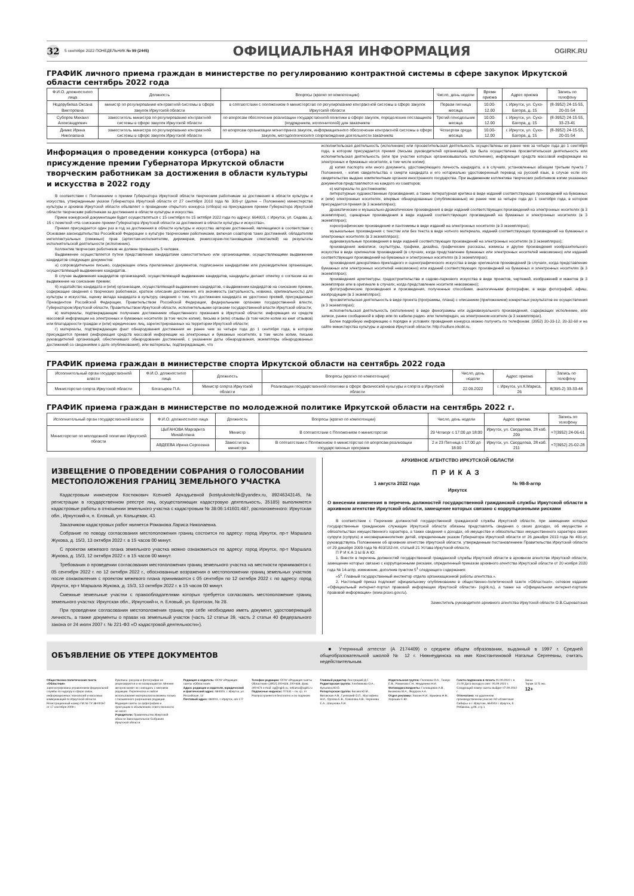32 5 сентября 2022 ПОНЕДЕЛЬНИК № 99 (2445) ОФИЦИАЛЬНАЯ ИНФОРМАЦИЯ OGIRK.RU
ГРАФИК личного приема граждан в министерстве по регулированию контрактной системы в сфере закупок Иркутской области сентябрь 2022 года
| Ф.И.О. должностного лица | Должность | Вопросы (кратко по компетенции) | Число, день недели | Время приема | Адрес приема | Запись по телефону |
| --- | --- | --- | --- | --- | --- | --- |
| Недорубкова Оксана Викторовна | министр по регулированию контрактной системы в сфере закупок Иркутской области | в соответствии с положением о министерстве по регулированию контрактной системы в сфере закупок Иркутской области | Первая пятница месяца | 10.00-12.00 | г. Иркутск, ул. Сухэ-Батора, д. 15 | (8-3952) 24-15-55, 20-01-54 |
| Суборов Михаил Александрович | заместитель министра по регулированию контрактной системы в сфере закупок Иркутской области | по вопросам обеспечения реализации государственной политики в сфере закупок, определения поставщиков (подрядчиков, исполнителей) для заказчиков | Третий понедельник месяца | 10.00-12.00 | г. Иркутск, ул. Сухэ-Батора, д. 15 | (8-3952) 24-15-55, 33-23-41 |
| Димке Ирина Николаевна | заместитель министра по регулированию контрактной системы в сфере закупок Иркутской области | по вопросам организации мониторинга закупок, информационного обеспечения контрактной системы в сфере закупок, методологического сопровождения деятельности заказчиков | Четвертая среда месяца | 10.00-12.00 | г. Иркутск, ул. Сухэ-Батора, д. 15 | (8-3952) 24-15-55, 20-01-54 |
Информация о проведении конкурса (отбора) на присуждение премии Губернатора Иркутской области творческим работникам за достижения в области культуры и искусства в 2022 году
В соответствии с Положением о премии Губернатора Иркутской области творческим работникам за достижения в области культуры и искусства, утвержденным указом Губернатора Иркутской области от 27 сентября 2010 года № 309-уг (далее – Положение) министерство культуры и архивов Иркутской области объявляет о проведении открытого конкурса (отбора) на присуждение премии Губернатора Иркутской области творческим работникам за достижения в области культуры и искусства.
Прием конкурсной документации будет осуществляться с 15 сентября по 15 октября 2022 года по адресу: 664003, г. Иркутск, ул. Седова, д. 15 с пометкой «На соискание премии Губернатора Иркутской области за достижения в области культуры и искусства».
Премия присуждается один раз в год за достижения в области культуры и искусства авторам достижений, являющимся в соответствии с Основами законодательства Российской Федерации о культуре творческими работниками, включая соавторов таких достижений, обладателям интеллектуальных (смежных) прав (артистам-исполнителям, дирижерам, режиссерам-постановщикам спектаклей) на результаты исполнительской деятельности (исполнение).
Коллектив творческих работников не должен превышать 5 человек.
Выдвижение осуществляется путем представления кандидатами самостоятельно или организациями, осуществляющими выдвижение кандидатов следующих документов:
а) сопроводительное письмо, содержащее опись прилагаемых документов, подписанное кандидатами или руководителем организации, осуществляющей выдвижение кандидатов.
В случае выдвижения кандидатов организацией, осуществляющей выдвижение кандидатов, кандидаты делают отметку о согласии на их выдвижение на соискание премии;
б) ходатайство кандидата и (или) организации, осуществляющей выдвижение кандидатов, о выдвижении кандидатов на соискание премии, содержащее сведения о творческих работниках, краткое описание достижения, его значимость (актуальность, новизна, оригинальность) для культуры и искусства, оценку вклада кандидата в культуру, сведения о том, что достижение кандидата не удостоено премий, присуждаемых Президентом Российской Федерации, Правительством Российской Федерации, федеральными органами государственной власти, Губернатором Иркутской области, Правительством Иркутской области, исполнительными органами государственной власти Иркутской области;
в) материалы, подтверждающие получение достижением общественного признания в Иркутской области: информация из средств массовой информации на электронных и бумажных носителях (в том числе копии), письма и (или) отзывы (в том числе копии из книг отзывов) или благодарности граждан и (или) юридических лиц, зарегистрированных на территории Иркутской области;
г) материалы, подтверждающие факт обнародования достижения не ранее чем за четыре года до 1 сентября года, в котором присуждается премия (информация средств массовой информации на электронных и бумажных носителях, в том числе копии, письма руководителей организаций, обеспечивших обнародование достижений, с указанием даты обнародования, экземпляры обнародованных достижений со сведениями о дате опубликования), или материалы, подтверждающие, что
исполнительская деятельность (исполнение) или просветительская деятельность осуществлены не ранее чем за четыре года до 1 сентября года, в котором присуждается премия (письма руководителей организаций, где была осуществлена просветительская деятельность или исполнительская деятельность (или при участии которых организовывалось исполнение), информация средств массовой информации на электронных и бумажных носителях, в том числе копии);
д) копия паспорта или иного документа, удостоверяющего личность кандидата, а в случаях, установленных абзацем третьим пункта 7 Положения, - копия свидетельства о смерти кандидата и его нотариально удостоверенный перевод на русский язык, в случае если это свидетельство выдано компетентным органом иностранного государства. При выдвижении коллектива творческих работников копии указанных документов представляются на каждого из соавторов;
е) материалы по достижениям:
литературные художественные произведения, а также литературная критика в виде изданий соответствующих произведений на бумажных и (или) электронных носителях, впервые обнародованные (опубликованные) не ранее чем за четыре года до 1 сентября года, в котором присуждается премия (в 3 экземплярах);
драматические и музыкально-драматические произведения в виде изданий соответствующих произведений на электронных носителях (в 3 экземплярах), сценарные произведения в виде изданий соответствующих произведений на бумажных и электронных носителях (в 3 экземплярах);
хореографические произведения и пантомимы в виде изданий на электронных носителях (в 3 экземплярах);
музыкальные произведения с текстом или без текста в виде нотного материала, изданий соответствующих произведений на бумажных и электронных носителях (в 3 экземплярах);
аудиовизуальные произведения в виде изданий соответствующих произведений на электронных носителях (в 3 экземплярах);
произведения живописи, скульптуры, графики, дизайна, графические рассказы, комиксы и другие произведения изобразительного искусства в виде оригиналов произведений (в случаях, когда представление бумажных или электронных носителей невозможно) или изданий соответствующих произведений на бумажных и электронных носителях (в 3 экземплярах);
произведения декоративно-прикладного и сценографического искусства в виде оригиналов произведений (в случаях, когда представление бумажных или электронных носителей невозможно) или изданий соответствующих произведений на бумажных и электронных носителях (в 3 экземплярах);
произведения архитектуры, градостроительства и садово-паркового искусства в виде проектов, чертежей, изображений и макетов (в 3 экземплярах или в оригинале в случаях, когда представление носителя невозможно);
фотографические произведения и произведения, полученные способами, аналогичными фотографии, в виде фотографий, афиш, изопродукции (в 3 экземплярах);
просветительская деятельность в виде проекта (программы, плана) с описанием (приложением) конкретных результатов ее осуществления (в 3 экземплярах);
исполнительская деятельность (исполнение) в виде фонограммы или аудиовизуального произведения, содержащих исполнение, или записи, ранее сообщенной в эфир или по кабелю радио- или телепередач, на электронном носителе (в 3 экземплярах).
Более подробную информацию о порядке и условиях проведения конкурса можно получить по телефонам: (3952) 20-33-12, 20-32-68 и на сайте министерства культуры и архивов Иркутской области: http://culture.irkobl.ru.
ГРАФИК приема граждан в министерстве спорта Иркутской области на сентябрь 2022 года
| Исполнительный орган государственной власти | Ф.И.О. должностного лица | Должность | Вопросы (кратко по компетенции) | Число, день недели | Адрес приема | Запись по телефону |
| --- | --- | --- | --- | --- | --- | --- |
| Министерство спорта Иркутской области | Богатырев П.А. | Министр спорта Иркутской области | Реализация государственной политики в сфере физической культуры и спорта в Иркутской области | 22.09.2022 | г. Иркутск, ул.К.Маркса, 26 | 8(395-2) 33-33-44 |
ГРАФИК приема граждан в министерстве по молодежной политике Иркутской области на сентябрь 2022 г.
| Исполнительный орган государственной власти | Ф.И.О. должностного лица | Должность | Вопросы (кратко по компетенции) | Число, день недели | Адрес приема | Запись по телефону |
| --- | --- | --- | --- | --- | --- | --- |
| Министерство по молодежной политике Иркутской области | ЦЫГАНОВА Маргарита Михайловна | Министр | В соответствии с Положением о министерстве | 29 Четверг с 17:00 до 18:00 | Иркутск, ул. Свердлова, 28 каб. 209 | +7(3952) 24-06-61 |
| | АВДЕЕВА Ирина Сергеевна | Заместитель министра | В соответствии с Положением о министерстве по вопросам реализации государственных программ | 2 и 23 Пятница с 17:00 до 18:00 | Иркутск, ул. Свердлова, 28 каб. 211 | +7(3952) 25-02-28 |
ИЗВЕЩЕНИЕ О ПРОВЕДЕНИИ СОБРАНИЯ О ГОЛОСОВАНИИ МЕСТОПОЛОЖЕНИЯ ГРАНИЦ ЗЕМЕЛЬНОГО УЧАСТКА
Кадастровым инженером Костюкович Ксенией Аркадьевной (kostyukovitchk@yandex.ru, 89246343145, № регистрации в государственном реестре лиц, осуществляющих кадастровую деятельность, 35185) выполняются кадастровые работы в отношении земельного участка с кадастровым № 38:06:141601:487, расположенного: Иркутская обл., Иркутский-н, п. Еловый, ул. Кольцевая, 43.
Заказчиком кадастровых работ является Романова Лариса Николаевна.
Собрание по поводу согласования местоположения границ состоится по адресу: город Иркутск, пр-т Маршала Жукова, д. 15/3, 13 октября 2022 г. в 15 часов 00 минут.
С проектом межевого плана земельного участка можно ознакомиться по адресу: город Иркутск, пр-т Маршала Жукова, д. 15/3, 12 октября 2022 г. в 15 часов 00 минут.
Требования о проведении согласования местоположения границ земельного участка на местности принимаются с 05 сентября 2022 г. по 12 октября 2022 г., обоснованные возражения о местоположении границ земельных участков после ознакомления с проектом межевого плана принимаются с 05 сентября по 12 октября 2022 г. по адресу: город Иркутск, пр-т Маршала Жукова, д. 15/3, 13 октября 2022 г. в 15 часов 00 минут.
Смежные земельные участки с правообладателями которых требуется согласовать местоположение границ земельного участка: Иркутская обл., Иркутский-н, п. Еловый, ул. Братская, № 28.
При проведении согласования местоположения границ при себе необходимо иметь документ, удостоверяющий личность, а также документы о правах на земельный участок (часть 12 статьи 39, часть 2 статьи 40 федерального закона от 24 июля 2007 г. № 221-ФЗ «О кадастровой деятельности»).
АРХИВНОЕ АГЕНТСТВО ИРКУТСКОЙ ОБЛАСТИ
ПРИКАЗ
1 августа 2022 года № 98-8-агпр
Иркутск
О внесении изменения в перечень должностей государственной гражданской службы Иркутской области в архивном агентстве Иркутской области, замещение которых связано с коррупционными рисками
В соответствии с Перечнем должностей государственной гражданской службы Иркутской области, при замещении которых государственные гражданские служащие Иркутской области обязаны представлять сведения о своих доходах, об имуществе и обязательствах имущественного характера, а также сведения о доходах, об имуществе и обязательствах имущественного характера своих супруги (супруга) и несовершеннолетних детей, определенным указом Губернатора Иркутской области от 26 декабря 2013 года № 491-уг, руководствуясь Положением об архивном агентстве Иркутской области, утвержденным постановлением Правительства Иркутской области от 29 декабря 2009 года № 403/182-пп, статьей 21 Устава Иркутской области,
П Р И К А З Ы В А Ю:
1. Внести в перечень должностей государственной гражданской службы Иркутской области в архивном агентстве Иркутской области, замещение которых связано с коррупционными рисками, определенный приказом архивного агентства Иркутской области от 20 ноября 2020 года № 14-агпр, изменение, дополнив пунктом 5<sup>1</sup> следующего содержания:
«5<sup>1</sup>. Главный государственный инспектор отдела организационной работы агентства.».
2. Настоящий приказ подлежит официальному опубликованию в общественно-политической газете «Областная», сетевом издании «Официальный интернет-портал правовой информации Иркутской области» (ogirk.ru), а также на «Официальном интернет-портале правовой информации» (www.pravo.gov.ru).
Заместитель руководителя архивного агентства Иркутской области О.В.Сыроватская
ОБЪЯВЛЕНИЕ ОБ УТЕРЕ ДОКУМЕНТОВ
■ Утерянный аттестат (А 2174409) о среднем общем образовании, выданный в 1997 г. Средней общеобразовательной школой № 12 г. Нижнеудинска на имя Константиновой Натальи Сергеевны, считать недействительным.
Общественно-политическая газета «Областная»
зарегистрирована управлением федеральной службы по надзору в сфере связи, информационных технологий и массовых коммуникаций по Иркутской области. Регистрационный номер ПИ № ТУ 38-00167 от 17 сентября 2009 г.
Рукописи, рисунки и фотографии не рецензируются и не возвращаются. Мнение авторов может не совпадать с мнением редакции. Перепечатка и любое использование материалов возможны только с письменного разрешения редакции. Редакция газеты за орфографию и пунктуацию в объявлениях ответственности не несет.
Учредители: Правительство Иркутской области Законодательное Собрание Иркутской области
Редакция и издатель: ОГАУ «Редакция газеты «Областная»
Адрес редакции и издателя, юридический и фактический адрес: 664025, г. Иркутск, ул. Российская, 12
Почтовый адрес: 664011, г. Иркутск, а/я 177
Телефон редакции: ОГАУ «Редакция газеты Областная» (3952) 200-628, 200-638, факс 200-674 e-mail: og@ogirk.ru, reklama@ogirk.ru
Подписные индексы: П7531 – пн, ср, пт
Распространяется бесплатно и по подписке
Главный редактор Люстрицкий Д.Г.
Редакторская группа: Хлебникова О.А., Кулыгина Ю.О.
Репортерская группа: Багаев Ю.М., Виговская А.В., Гулевский О.П., Мустафина Н.И., Орлова Е.В., Соколова А.В., Черенева Е.А., Шагунова Л.И.
Издательская группа: Полякова О.А., Ткачук Е.В., Романова Г.Н., Неудачина Н.И.
Фотокорреспонденты: Головщиков А.В., Бизикова М.А., Федоров А.А.
Отдел рекламы: Хватик Н.И., Бушкина Н.В., Хороших Е.Ю.
Газета подписана в печать 01.09.2022 г. в 21.00 Дата выхода в свет: 05.09.2022 г. Следующий номер газеты выйдет 07.09.2022 г.
Отпечатано: на удаленном производственном участке АО «Советская Сибирь» в г. Иркутске, 664043 г. Иркутск, б. Рябикова, д.96, стр.1
Заказ
Тираж 1175 экз.
12+